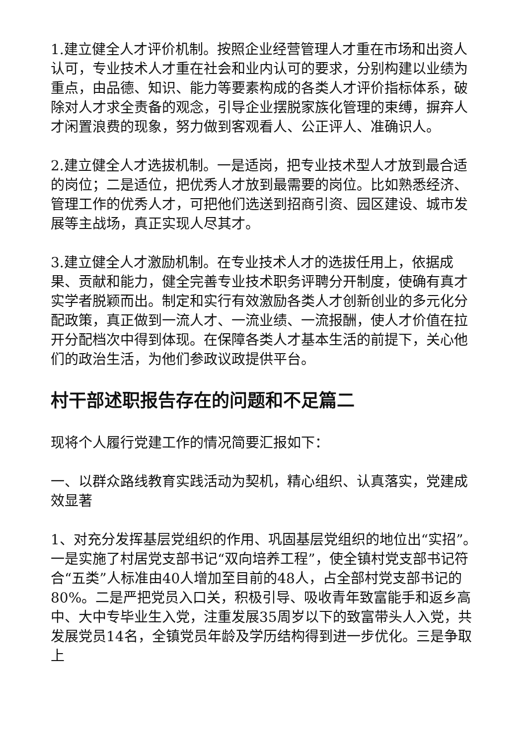1.建立健全人才评价机制。按照企业经营管理人才重在市场和出资人认可，专业技术人才重在社会和业内认可的要求，分别构建以业绩为重点，由品德、知识、能力等要素构成的各类人才评价指标体系，破除对人才求全责备的观念，引导企业摆脱家族化管理的束缚，摒弃人才闲置浪费的现象，努力做到客观看人、公正评人、准确识人。
2.建立健全人才选拔机制。一是适岗，把专业技术型人才放到最合适的岗位；二是适位，把优秀人才放到最需要的岗位。比如熟悉经济、管理工作的优秀人才，可把他们选送到招商引资、园区建设、城市发展等主战场，真正实现人尽其才。
3.建立健全人才激励机制。在专业技术人才的选拔任用上，依据成果、贡献和能力，健全完善专业技术职务评聘分开制度，使确有真才实学者脱颖而出。制定和实行有效激励各类人才创新创业的多元化分配政策，真正做到一流人才、一流业绩、一流报酬，使人才价值在拉开分配档次中得到体现。在保障各类人才基本生活的前提下，关心他们的政治生活，为他们参政议政提供平台。
村干部述职报告存在的问题和不足篇二
现将个人履行党建工作的情况简要汇报如下：
一、以群众路线教育实践活动为契机，精心组织、认真落实，党建成效显著
1、对充分发挥基层党组织的作用、巩固基层党组织的地位出“实招”。一是实施了村居党支部书记“双向培养工程”，使全镇村党支部书记符合“五类”人标准由40人增加至目前的48人，占全部村党支部书记的80%。二是严把党员入口关，积极引导、吸收青年致富能手和返乡高中、大中专毕业生入党，注重发展35周岁以下的致富带头人入党，共发展党员14名，全镇党员年龄及学历结构得到进一步优化。三是争取上